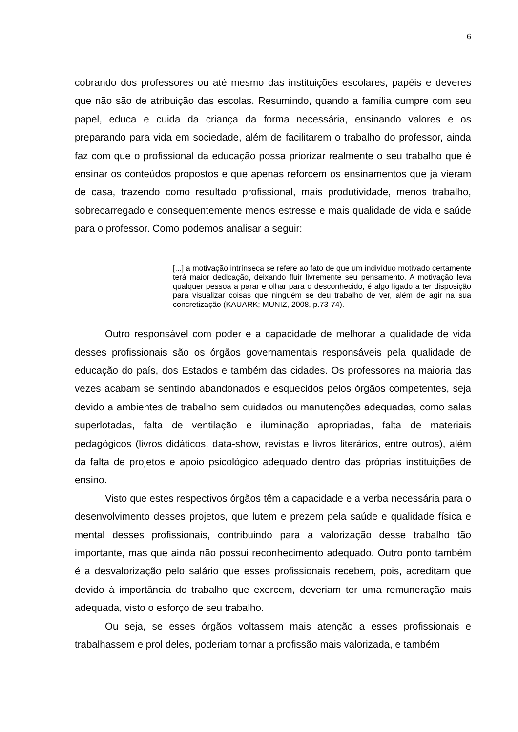6
cobrando dos professores ou até mesmo das instituições escolares, papéis e deveres que não são de atribuição das escolas. Resumindo, quando a família cumpre com seu papel, educa e cuida da criança da forma necessária, ensinando valores e os preparando para vida em sociedade, além de facilitarem o trabalho do professor, ainda faz com que o profissional da educação possa priorizar realmente o seu trabalho que é ensinar os conteúdos propostos e que apenas reforcem os ensinamentos que já vieram de casa, trazendo como resultado profissional, mais produtividade, menos trabalho, sobrecarregado e consequentemente menos estresse e mais qualidade de vida e saúde para o professor. Como podemos analisar a seguir:
[...] a motivação intrínseca se refere ao fato de que um indivíduo motivado certamente terá maior dedicação, deixando fluir livremente seu pensamento. A motivação leva qualquer pessoa a parar e olhar para o desconhecido, é algo ligado a ter disposição para visualizar coisas que ninguém se deu trabalho de ver, além de agir na sua concretização (KAUARK; MUNIZ, 2008, p.73-74).
Outro responsável com poder e a capacidade de melhorar a qualidade de vida desses profissionais são os órgãos governamentais responsáveis pela qualidade de educação do país, dos Estados e também das cidades. Os professores na maioria das vezes acabam se sentindo abandonados e esquecidos pelos órgãos competentes, seja devido a ambientes de trabalho sem cuidados ou manutenções adequadas, como salas superlotadas, falta de ventilação e iluminação apropriadas, falta de materiais pedagógicos (livros didáticos, data-show, revistas e livros literários, entre outros), além da falta de projetos e apoio psicológico adequado dentro das próprias instituições de ensino.
Visto que estes respectivos órgãos têm a capacidade e a verba necessária para o desenvolvimento desses projetos, que lutem e prezem pela saúde e qualidade física e mental desses profissionais, contribuindo para a valorização desse trabalho tão importante, mas que ainda não possui reconhecimento adequado. Outro ponto também é a desvalorização pelo salário que esses profissionais recebem, pois, acreditam que devido à importância do trabalho que exercem, deveriam ter uma remuneração mais adequada, visto o esforço de seu trabalho.
Ou seja, se esses órgãos voltassem mais atenção a esses profissionais e trabalhassem e prol deles, poderiam tornar a profissão mais valorizada, e também